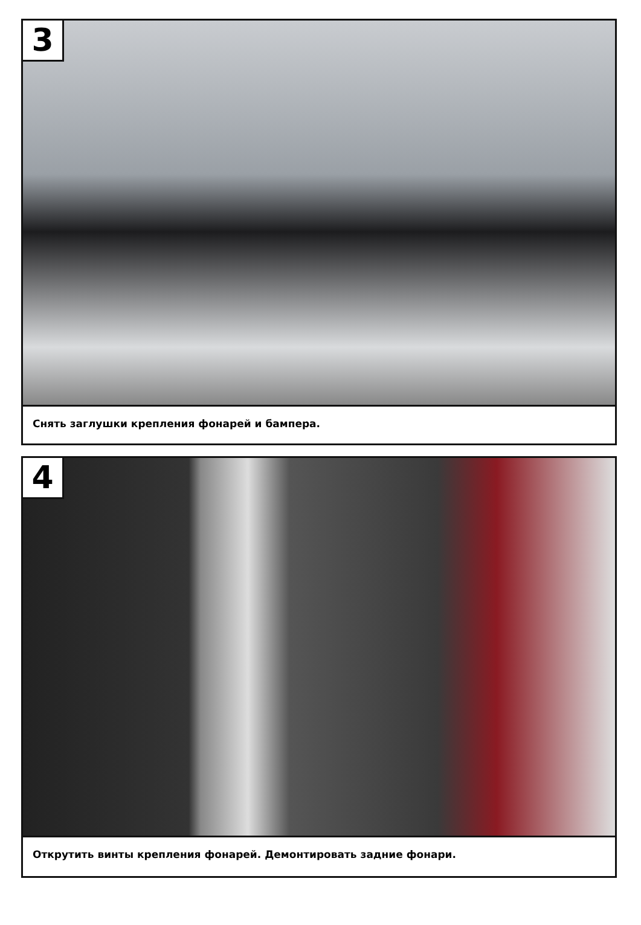3
Снять заглушки крепления фонарей и бампера.
4
Открутить винты крепления фонарей. Демонтировать задние фонари.